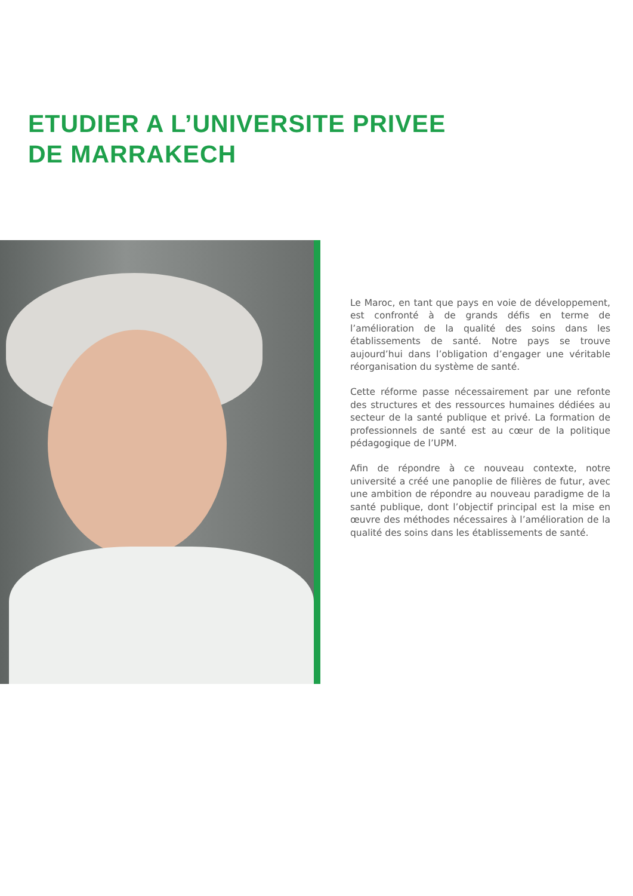ETUDIER A L’UNIVERSITE PRIVEE
DE MARRAKECH
Le Maroc, en tant que pays en voie de développement, est confronté à de grands défis en terme de l’amélioration de la qualité des soins dans les établissements de santé. Notre pays se trouve aujourd’hui dans l’obligation d’engager une véritable réorganisation du système de santé.
Cette réforme passe nécessairement par une refonte des structures et des ressources humaines dédiées au secteur de la santé publique et privé. La formation de professionnels de santé est au cœur de la politique pédagogique de l’UPM.
Afin de répondre à ce nouveau contexte, notre université a créé une panoplie de filières de futur, avec une ambition de répondre au nouveau paradigme de la santé publique, dont l’objectif principal est la mise en œuvre des méthodes nécessaires à l’amélioration de la qualité des soins dans les établissements de santé.